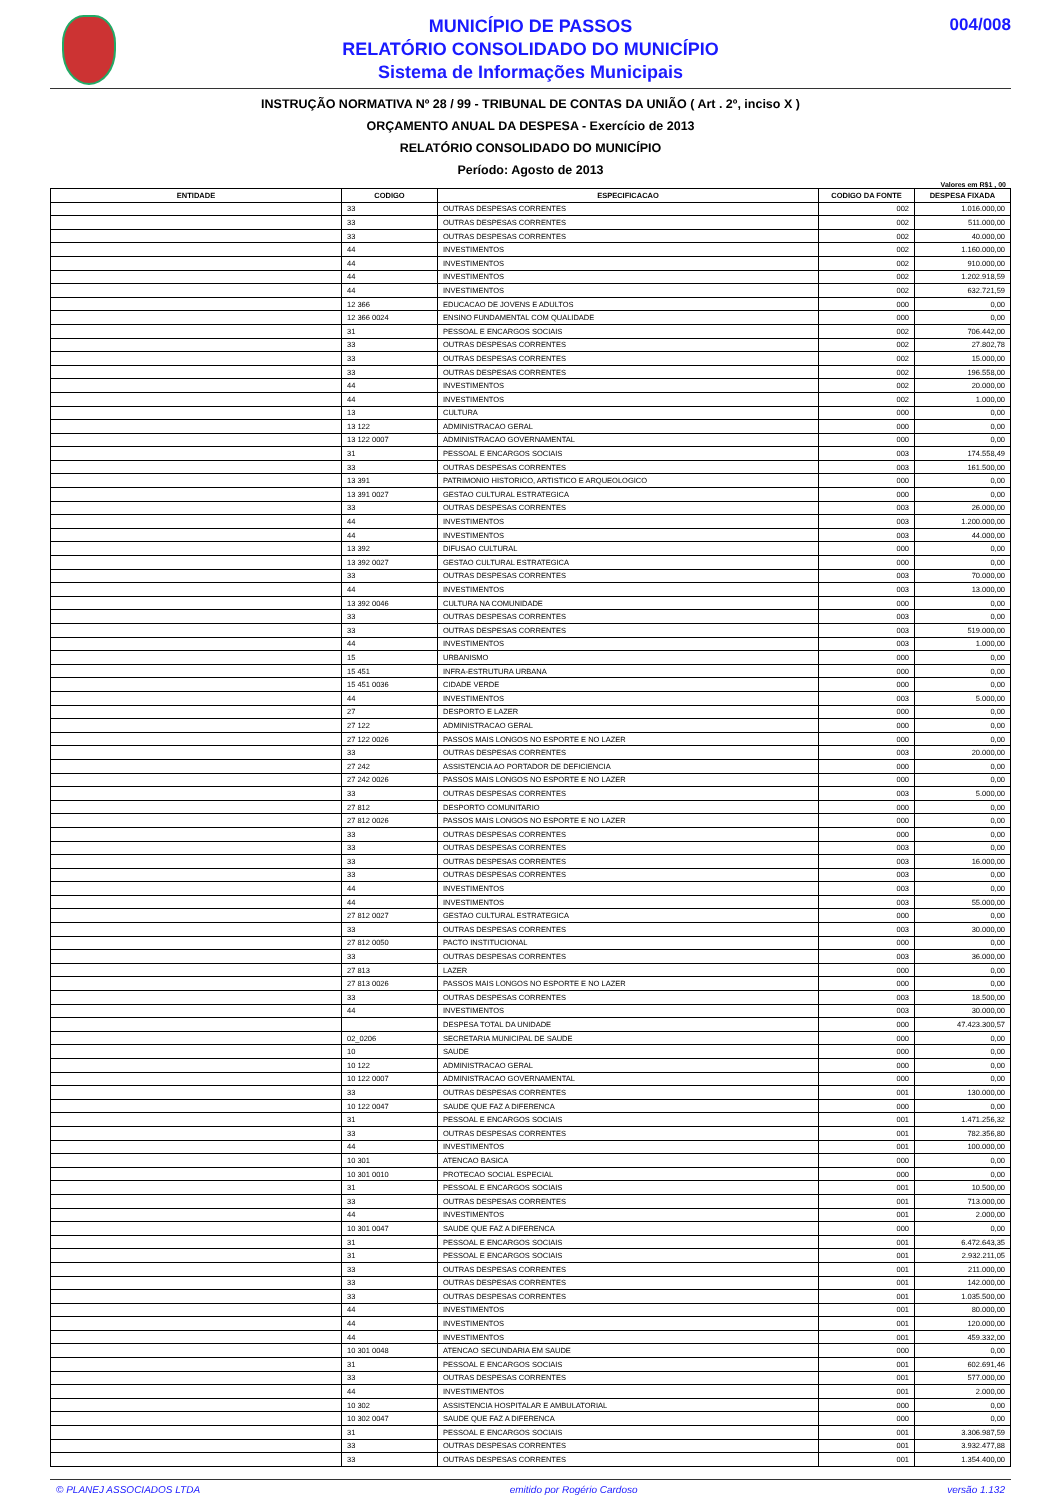MUNICÍPIO DE PASSOS
RELATÓRIO CONSOLIDADO DO MUNICÍPIO
Sistema de Informações Municipais
004/008
INSTRUÇÃO NORMATIVA Nº 28 / 99 - TRIBUNAL DE CONTAS DA UNIÃO ( Art . 2º, inciso X )
ORÇAMENTO ANUAL DA DESPESA - Exercício de 2013
RELATÓRIO CONSOLIDADO DO MUNICÍPIO
Período: Agosto de 2013
Valores em R$1 , 00
| ENTIDADE | CODIGO | ESPECIFICACAO | CODIGO DA FONTE | DESPESA FIXADA |
| --- | --- | --- | --- | --- |
| | 33 | OUTRAS DESPESAS CORRENTES | 002 | 1.016.000,00 |
| | 33 | OUTRAS DESPESAS CORRENTES | 002 | 511.000,00 |
| | 33 | OUTRAS DESPESAS CORRENTES | 002 | 40.000,00 |
| | 44 | INVESTIMENTOS | 002 | 1.160.000,00 |
| | 44 | INVESTIMENTOS | 002 | 910.000,00 |
| | 44 | INVESTIMENTOS | 002 | 1.202.918,59 |
| | 44 | INVESTIMENTOS | 002 | 632.721,59 |
| | 12 366 | EDUCACAO DE JOVENS E ADULTOS | 000 | 0,00 |
| | 12 366 0024 | ENSINO FUNDAMENTAL COM QUALIDADE | 000 | 0,00 |
| | 31 | PESSOAL E ENCARGOS SOCIAIS | 002 | 706.442,00 |
| | 33 | OUTRAS DESPESAS CORRENTES | 002 | 27.802,78 |
| | 33 | OUTRAS DESPESAS CORRENTES | 002 | 15.000,00 |
| | 33 | OUTRAS DESPESAS CORRENTES | 002 | 196.558,00 |
| | 44 | INVESTIMENTOS | 002 | 20.000,00 |
| | 44 | INVESTIMENTOS | 002 | 1.000,00 |
| | 13 | CULTURA | 000 | 0,00 |
| | 13 122 | ADMINISTRACAO GERAL | 000 | 0,00 |
| | 13 122 0007 | ADMINISTRACAO GOVERNAMENTAL | 000 | 0,00 |
| | 31 | PESSOAL E ENCARGOS SOCIAIS | 003 | 174.558,49 |
| | 33 | OUTRAS DESPESAS CORRENTES | 003 | 161.500,00 |
| | 13 391 | PATRIMONIO HISTORICO, ARTISTICO E ARQUEOLOGICO | 000 | 0,00 |
| | 13 391 0027 | GESTAO CULTURAL ESTRATEGICA | 000 | 0,00 |
| | 33 | OUTRAS DESPESAS CORRENTES | 003 | 26.000,00 |
| | 44 | INVESTIMENTOS | 003 | 1.200.000,00 |
| | 44 | INVESTIMENTOS | 003 | 44.000,00 |
| | 13 392 | DIFUSAO CULTURAL | 000 | 0,00 |
| | 13 392 0027 | GESTAO CULTURAL ESTRATEGICA | 000 | 0,00 |
| | 33 | OUTRAS DESPESAS CORRENTES | 003 | 70.000,00 |
| | 44 | INVESTIMENTOS | 003 | 13.000,00 |
| | 13 392 0046 | CULTURA NA COMUNIDADE | 000 | 0,00 |
| | 33 | OUTRAS DESPESAS CORRENTES | 003 | 0,00 |
| | 33 | OUTRAS DESPESAS CORRENTES | 003 | 519.000,00 |
| | 44 | INVESTIMENTOS | 003 | 1.000,00 |
| | 15 | URBANISMO | 000 | 0,00 |
| | 15 451 | INFRA-ESTRUTURA URBANA | 000 | 0,00 |
| | 15 451 0036 | CIDADE VERDE | 000 | 0,00 |
| | 44 | INVESTIMENTOS | 003 | 5.000,00 |
| | 27 | DESPORTO E LAZER | 000 | 0,00 |
| | 27 122 | ADMINISTRACAO GERAL | 000 | 0,00 |
| | 27 122 0026 | PASSOS MAIS LONGOS NO ESPORTE E NO LAZER | 000 | 0,00 |
| | 33 | OUTRAS DESPESAS CORRENTES | 003 | 20.000,00 |
| | 27 242 | ASSISTENCIA AO PORTADOR DE DEFICIENCIA | 000 | 0,00 |
| | 27 242 0026 | PASSOS MAIS LONGOS NO ESPORTE E NO LAZER | 000 | 0,00 |
| | 33 | OUTRAS DESPESAS CORRENTES | 003 | 5.000,00 |
| | 27 812 | DESPORTO COMUNITARIO | 000 | 0,00 |
| | 27 812 0026 | PASSOS MAIS LONGOS NO ESPORTE E NO LAZER | 000 | 0,00 |
| | 33 | OUTRAS DESPESAS CORRENTES | 000 | 0,00 |
| | 33 | OUTRAS DESPESAS CORRENTES | 003 | 0,00 |
| | 33 | OUTRAS DESPESAS CORRENTES | 003 | 16.000,00 |
| | 33 | OUTRAS DESPESAS CORRENTES | 003 | 0,00 |
| | 44 | INVESTIMENTOS | 003 | 0,00 |
| | 44 | INVESTIMENTOS | 003 | 55.000,00 |
| | 27 812 0027 | GESTAO CULTURAL ESTRATEGICA | 000 | 0,00 |
| | 33 | OUTRAS DESPESAS CORRENTES | 003 | 30.000,00 |
| | 27 812 0050 | PACTO INSTITUCIONAL | 000 | 0,00 |
| | 33 | OUTRAS DESPESAS CORRENTES | 003 | 36.000,00 |
| | 27 813 | LAZER | 000 | 0,00 |
| | 27 813 0026 | PASSOS MAIS LONGOS NO ESPORTE E NO LAZER | 000 | 0,00 |
| | 33 | OUTRAS DESPESAS CORRENTES | 003 | 18.500,00 |
| | 44 | INVESTIMENTOS | 003 | 30.000,00 |
| | | DESPESA TOTAL DA UNIDADE | 000 | 47.423.300,57 |
| | 02_0206 | SECRETARIA MUNICIPAL DE SAUDE | 000 | 0,00 |
| | 10 | SAUDE | 000 | 0,00 |
| | 10 122 | ADMINISTRACAO GERAL | 000 | 0,00 |
| | 10 122 0007 | ADMINISTRACAO GOVERNAMENTAL | 000 | 0,00 |
| | 33 | OUTRAS DESPESAS CORRENTES | 001 | 130.000,00 |
| | 10 122 0047 | SAUDE QUE FAZ A DIFERENCA | 000 | 0,00 |
| | 31 | PESSOAL E ENCARGOS SOCIAIS | 001 | 1.471.256,32 |
| | 33 | OUTRAS DESPESAS CORRENTES | 001 | 782.356,80 |
| | 44 | INVESTIMENTOS | 001 | 100.000,00 |
| | 10 301 | ATENCAO BASICA | 000 | 0,00 |
| | 10 301 0010 | PROTECAO SOCIAL ESPECIAL | 000 | 0,00 |
| | 31 | PESSOAL E ENCARGOS SOCIAIS | 001 | 10.500,00 |
| | 33 | OUTRAS DESPESAS CORRENTES | 001 | 713.000,00 |
| | 44 | INVESTIMENTOS | 001 | 2.000,00 |
| | 10 301 0047 | SAUDE QUE FAZ A DIFERENCA | 000 | 0,00 |
| | 31 | PESSOAL E ENCARGOS SOCIAIS | 001 | 6.472.643,35 |
| | 31 | PESSOAL E ENCARGOS SOCIAIS | 001 | 2.932.211,05 |
| | 33 | OUTRAS DESPESAS CORRENTES | 001 | 211.000,00 |
| | 33 | OUTRAS DESPESAS CORRENTES | 001 | 142.000,00 |
| | 33 | OUTRAS DESPESAS CORRENTES | 001 | 1.035.500,00 |
| | 44 | INVESTIMENTOS | 001 | 80.000,00 |
| | 44 | INVESTIMENTOS | 001 | 120.000,00 |
| | 44 | INVESTIMENTOS | 001 | 459.332,00 |
| | 10 301 0048 | ATENCAO SECUNDARIA EM SAUDE | 000 | 0,00 |
| | 31 | PESSOAL E ENCARGOS SOCIAIS | 001 | 602.691,46 |
| | 33 | OUTRAS DESPESAS CORRENTES | 001 | 577.000,00 |
| | 44 | INVESTIMENTOS | 001 | 2.000,00 |
| | 10 302 | ASSISTENCIA HOSPITALAR E AMBULATORIAL | 000 | 0,00 |
| | 10 302 0047 | SAUDE QUE FAZ A DIFERENCA | 000 | 0,00 |
| | 31 | PESSOAL E ENCARGOS SOCIAIS | 001 | 3.306.987,59 |
| | 33 | OUTRAS DESPESAS CORRENTES | 001 | 3.932.477,88 |
| | 33 | OUTRAS DESPESAS CORRENTES | 001 | 1.354.400,00 |
© PLANEJ ASSOCIADOS LTDA emitido por Rogério Cardoso versão 1.132